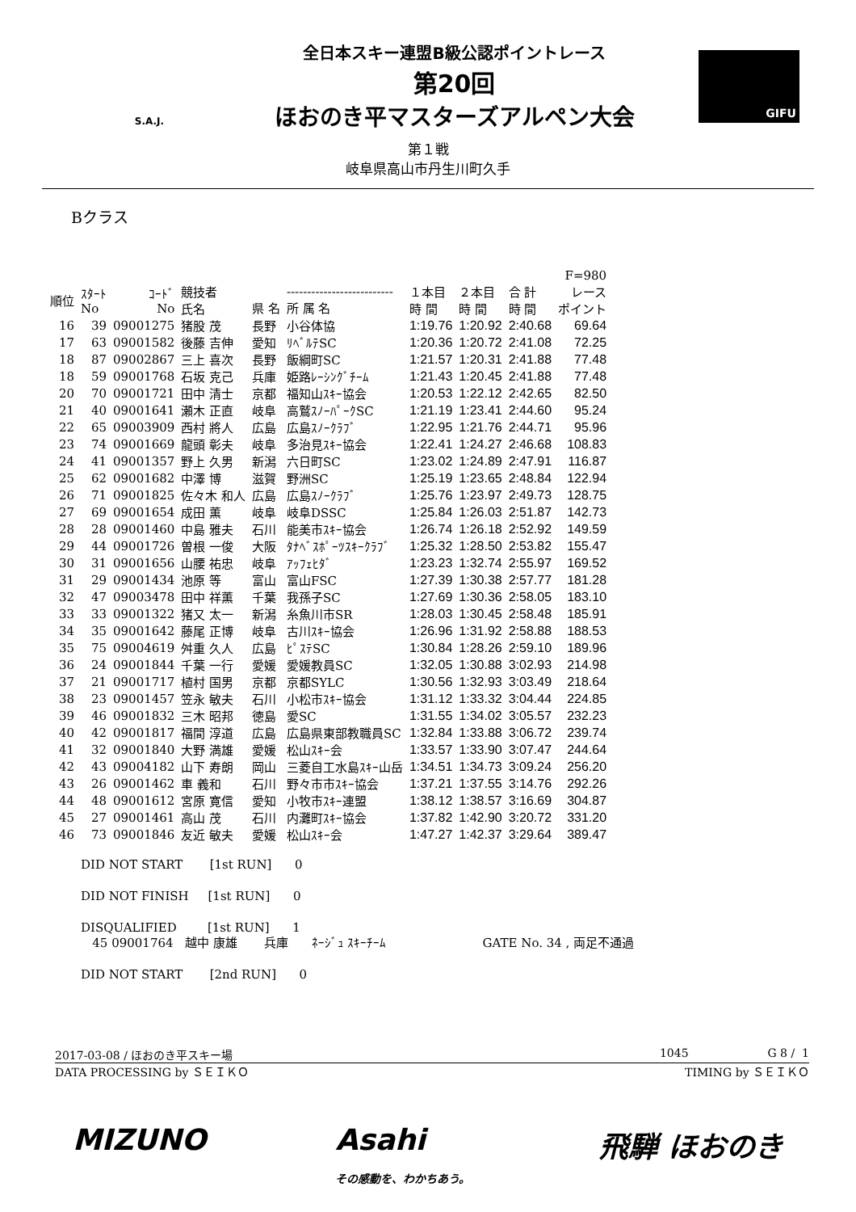S.A.J.
全日本スキー連盟B級公認ポイントレース
第20回
ほおのき平マスターズアルペン大会
GIFU
第１戦
岐阜県高山市丹生川町久手
Bクラス
| | | | | | | | | | F=980 |
| --- | --- | --- | --- | --- | --- | --- | --- | --- | --- |
| 順位 | ｽﾀｰﾄ No | ｺｰﾄﾞ No | 競技者 氏名 | 県 名 | -------------------------- 所 属 名 | １本目 時 間 | ２本目 時 間 | 合 計 時 間 | レース ポイント |
| 16 | 39 | 09001275 | 猪股 茂 | 長野 | 小谷体協 | 1:19.76 | 1:20.92 | 2:40.68 | 69.64 |
| 17 | 63 | 09001582 | 後藤 吉伸 | 愛知 | ﾘﾍﾞﾙﾃSC | 1:20.36 | 1:20.72 | 2:41.08 | 72.25 |
| 18 | 87 | 09002867 | 三上 喜次 | 長野 | 飯綱町SC | 1:21.57 | 1:20.31 | 2:41.88 | 77.48 |
| 18 | 59 | 09001768 | 石坂 克己 | 兵庫 | 姫路ﾚｰｼﾝｸﾞﾁｰﾑ | 1:21.43 | 1:20.45 | 2:41.88 | 77.48 |
| 20 | 70 | 09001721 | 田中 清士 | 京都 | 福知山ｽｷｰ協会 | 1:20.53 | 1:22.12 | 2:42.65 | 82.50 |
| 21 | 40 | 09001641 | 瀬木 正直 | 岐阜 | 高鷲ｽﾉｰﾊﾟｰｸSC | 1:21.19 | 1:23.41 | 2:44.60 | 95.24 |
| 22 | 65 | 09003909 | 西村 將人 | 広島 | 広島ｽﾉｰｸﾗﾌﾞ | 1:22.95 | 1:21.76 | 2:44.71 | 95.96 |
| 23 | 74 | 09001669 | 龍頭 彰夫 | 岐阜 | 多治見ｽｷｰ協会 | 1:22.41 | 1:24.27 | 2:46.68 | 108.83 |
| 24 | 41 | 09001357 | 野上 久男 | 新潟 | 六日町SC | 1:23.02 | 1:24.89 | 2:47.91 | 116.87 |
| 25 | 62 | 09001682 | 中澤 博 | 滋賀 | 野洲SC | 1:25.19 | 1:23.65 | 2:48.84 | 122.94 |
| 26 | 71 | 09001825 | 佐々木 和人 | 広島 | 広島ｽﾉｰｸﾗﾌﾞ | 1:25.76 | 1:23.97 | 2:49.73 | 128.75 |
| 27 | 69 | 09001654 | 成田 薫 | 岐阜 | 岐阜DSSC | 1:25.84 | 1:26.03 | 2:51.87 | 142.73 |
| 28 | 28 | 09001460 | 中島 雅夫 | 石川 | 能美市ｽｷｰ協会 | 1:26.74 | 1:26.18 | 2:52.92 | 149.59 |
| 29 | 44 | 09001726 | 曽根 一俊 | 大阪 | ﾀﾅﾍﾞｽﾎﾟｰﾂｽｷｰｸﾗﾌﾞ | 1:25.32 | 1:28.50 | 2:53.82 | 155.47 |
| 30 | 31 | 09001656 | 山腰 祐忠 | 岐阜 | ｱｯﾌｪﾋﾀﾞ | 1:23.23 | 1:32.74 | 2:55.97 | 169.52 |
| 31 | 29 | 09001434 | 池原 等 | 富山 | 富山FSC | 1:27.39 | 1:30.38 | 2:57.77 | 181.28 |
| 32 | 47 | 09003478 | 田中 祥薫 | 千葉 | 我孫子SC | 1:27.69 | 1:30.36 | 2:58.05 | 183.10 |
| 33 | 33 | 09001322 | 猪又 太一 | 新潟 | 糸魚川市SR | 1:28.03 | 1:30.45 | 2:58.48 | 185.91 |
| 34 | 35 | 09001642 | 藤尾 正博 | 岐阜 | 古川ｽｷｰ協会 | 1:26.96 | 1:31.92 | 2:58.88 | 188.53 |
| 35 | 75 | 09004619 | 舛重 久人 | 広島 | ﾋﾟｽﾃSC | 1:30.84 | 1:28.26 | 2:59.10 | 189.96 |
| 36 | 24 | 09001844 | 千葉 一行 | 愛媛 | 愛媛教員SC | 1:32.05 | 1:30.88 | 3:02.93 | 214.98 |
| 37 | 21 | 09001717 | 植村 国男 | 京都 | 京都SYLC | 1:30.56 | 1:32.93 | 3:03.49 | 218.64 |
| 38 | 23 | 09001457 | 笠永 敏夫 | 石川 | 小松市ｽｷｰ協会 | 1:31.12 | 1:33.32 | 3:04.44 | 224.85 |
| 39 | 46 | 09001832 | 三木 昭邦 | 徳島 | 愛SC | 1:31.55 | 1:34.02 | 3:05.57 | 232.23 |
| 40 | 42 | 09001817 | 福間 淳道 | 広島 | 広島県東部教職員SC | 1:32.84 | 1:33.88 | 3:06.72 | 239.74 |
| 41 | 32 | 09001840 | 大野 満雄 | 愛媛 | 松山ｽｷｰ会 | 1:33.57 | 1:33.90 | 3:07.47 | 244.64 |
| 42 | 43 | 09004182 | 山下 寿朗 | 岡山 | 三菱自工水島ｽｷｰ山岳 | 1:34.51 | 1:34.73 | 3:09.24 | 256.20 |
| 43 | 26 | 09001462 | 車 義和 | 石川 | 野々市市ｽｷｰ協会 | 1:37.21 | 1:37.55 | 3:14.76 | 292.26 |
| 44 | 48 | 09001612 | 宮原 寛信 | 愛知 | 小牧市ｽｷｰ連盟 | 1:38.12 | 1:38.57 | 3:16.69 | 304.87 |
| 45 | 27 | 09001461 | 高山 茂 | 石川 | 内灘町ｽｷｰ協会 | 1:37.82 | 1:42.90 | 3:20.72 | 331.20 |
| 46 | 73 | 09001846 | 友近 敏夫 | 愛媛 | 松山ｽｷｰ会 | 1:47.27 | 1:42.37 | 3:29.64 | 389.47 |
DID NOT START [1st RUN] 0
DID NOT FINISH [1st RUN] 0
DISQUALIFIED [1st RUN] 1
45 09001764 越中 康雄 兵庫 ﾈｰｼﾞｭ ｽｷｰﾁｰﾑ GATE No. 34 , 両足不通過
DID NOT START [2nd RUN] 0
2017-03-08 / ほおのき平スキー場 1045 G 8 / 1
DATA PROCESSING by ＳＥＩＫＯ TIMING by ＳＥＩＫＯ
MIZUNO Asahi
その感動を、わかちあう。 飛騨 ほおのき